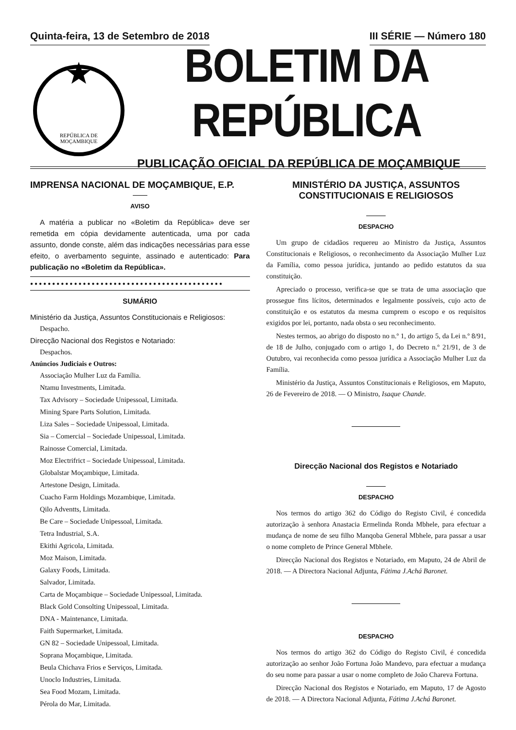Quinta-feira, 13 de Setembro de 2018 III SÉRIE — Número 180
REPÚBLICA DE
MOÇAMBIQUE
BOLETIM DA REPÚBLICA
PUBLICAÇÃO OFICIAL DA REPÚBLICA DE MOÇAMBIQUE
IMPRENSA NACIONAL DE MOÇAMBIQUE, E.P.
AVISO
A matéria a publicar no «Boletim da República» deve ser remetida em cópia devidamente autenticada, uma por cada assunto, donde conste, além das indicações necessárias para esse efeito, o averbamento seguinte, assinado e autenticado: Para publicação no «Boletim da República».
●●●●●●●●●●●●●●●●●●●●●●●●●●●●●●●●●●●●●●●●●●●●
SUMÁRIO
Ministério da Justiça, Assuntos Constitucionais e Religiosos:
Despacho.
Direcção Nacional dos Registos e Notariado:
Despachos.
Anúncios Judiciais e Outros:
Associação Mulher Luz da Família.
Ntamu Investments, Limitada.
Tax Advisory – Sociedade Unipessoal, Limitada.
Mining Spare Parts Solution, Limitada.
Liza Sales – Sociedade Unipessoal, Limitada.
Sia – Comercial – Sociedade Unipessoal, Limitada.
Rainosse Comercial, Limitada.
Moz Electrifrict – Sociedade Unipessoal, Limitada.
Globalstar Moçambique, Limitada.
Artestone Design, Limitada.
Cuacho Farm Holdings Mozambique, Limitada.
Qilo Adventts, Limitada.
Be Care – Sociedade Unipessoal, Limitada.
Tetra Industrial, S.A.
Ekithi Agricola, Limitada.
Moz Maison, Limitada.
Galaxy Foods, Limitada.
Salvador, Limitada.
Carta de Moçambique – Sociedade Unipessoal, Limitada.
Black Gold Consolting Unipessoal, Limitada.
DNA - Maintenance, Limitada.
Faith Supermarket, Limitada.
GN 82 – Sociedade Unipessoal, Limitada.
Soprana Moçambique, Limitada.
Beula Chichava Frios e Serviços, Limitada.
Unoclo Industries, Limitada.
Sea Food Mozam, Limitada.
Pérola do Mar, Limitada.
MINISTÉRIO DA JUSTIÇA, ASSUNTOS CONSTITUCIONAIS E RELIGIOSOS
DESPACHO
Um grupo de cidadãos requereu ao Ministro da Justiça, Assuntos Constitucionais e Religiosos, o reconhecimento da Associação Mulher Luz da Família, como pessoa jurídica, juntando ao pedido estatutos da sua constituição.
Apreciado o processo, verifica-se que se trata de uma associação que prossegue fins lícitos, determinados e legalmente possíveis, cujo acto de constituição e os estatutos da mesma cumprem o escopo e os requisitos exigidos por lei, portanto, nada obsta o seu reconhecimento.
Nestes termos, ao abrigo do disposto no n.º 1, do artigo 5, da Lei n.º 8/91, de 18 de Julho, conjugado com o artigo 1, do Decreto n.º 21/91, de 3 de Outubro, vai reconhecida como pessoa jurídica a Associação Mulher Luz da Família.
Ministério da Justiça, Assuntos Constitucionais e Religiosos, em Maputo, 26 de Fevereiro de 2018. — O Ministro, Isaque Chande.
Direcção Nacional dos Registos e Notariado
DESPACHO
Nos termos do artigo 362 do Código do Registo Civil, é concedida autorização à senhora Anastacia Ermelinda Ronda Mbhele, para efectuar a mudança de nome de seu filho Manqoba General Mbhele, para passar a usar o nome completo de Prince General Mbhele.
Direcção Nacional dos Registos e Notariado, em Maputo, 24 de Abril de 2018. — A Directora Nacional Adjunta, Fátima J.Achá Baronet.
DESPACHO
Nos termos do artigo 362 do Código do Registo Civil, é concedida autorização ao senhor João Fortuna João Mandevo, para efectuar a mudança do seu nome para passar a usar o nome completo de João Chareva Fortuna.
Direcção Nacional dos Registos e Notariado, em Maputo, 17 de Agosto de 2018. — A Directora Nacional Adjunta, Fátima J.Achá Baronet.